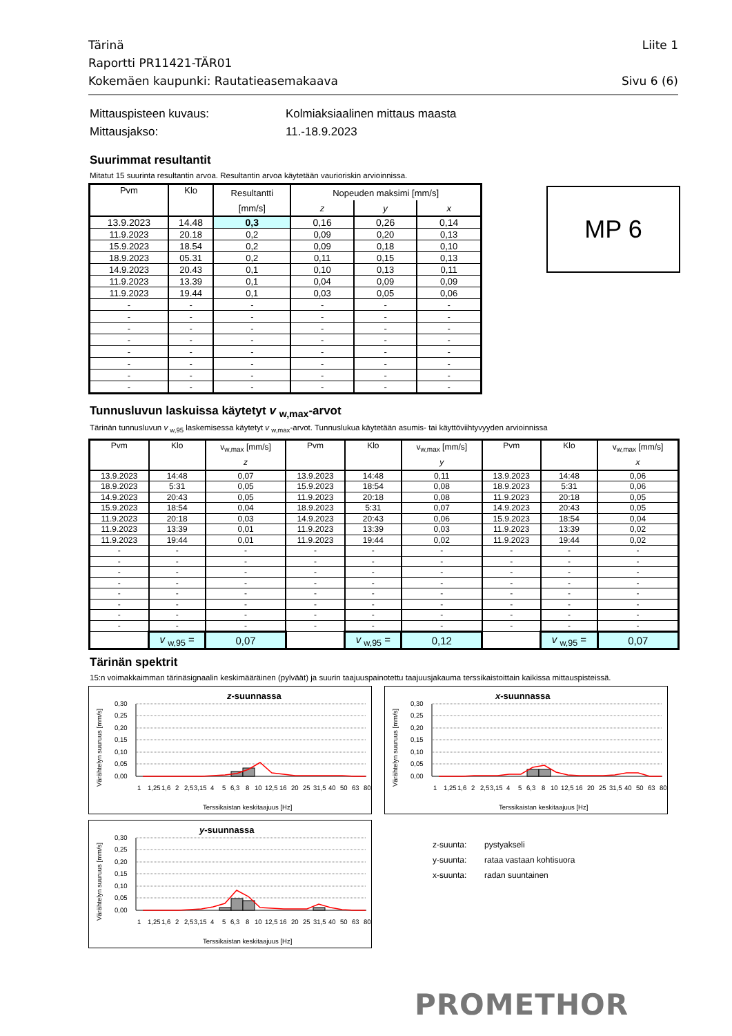Tärinä
Raportti PR11421-TÄR01
Kokemäen kaupunki: Rautatieasemakaava
Liite 1
Sivu 6 (6)
Mittauspisteen kuvaus:
Kolmiaksiaalinen mittaus maasta
Mittausjakso:
11.-18.9.2023
Suurimmat resultantit
Mitatut 15 suurinta resultantin arvoa. Resultantin arvoa käytetään vaurioriskin arvioinnissa.
MP 6
| Pvm | Klo | Resultantti | Nopeuden maksimi [mm/s] | | |
| --- | --- | --- | --- | --- | --- |
| | | [mm/s] | z | y | x |
| 13.9.2023 | 14.48 | 0,3 | 0,16 | 0,26 | 0,14 |
| 11.9.2023 | 20.18 | 0,2 | 0,09 | 0,20 | 0,13 |
| 15.9.2023 | 18.54 | 0,2 | 0,09 | 0,18 | 0,10 |
| 18.9.2023 | 05.31 | 0,2 | 0,11 | 0,15 | 0,13 |
| 14.9.2023 | 20.43 | 0,1 | 0,10 | 0,13 | 0,11 |
| 11.9.2023 | 13.39 | 0,1 | 0,04 | 0,09 | 0,09 |
| 11.9.2023 | 19.44 | 0,1 | 0,03 | 0,05 | 0,06 |
| - | - | - | - | - | - |
| - | - | - | - | - | - |
| - | - | - | - | - | - |
| - | - | - | - | - | - |
| - | - | - | - | - | - |
| - | - | - | - | - | - |
| - | - | - | - | - | - |
| - | - | - | - | - | - |
Tunnusluvun laskuissa käytetyt v <sub>w,max</sub>-arvot
Tärinän tunnusluvun v <sub>w,95</sub> laskemisessa käytetyt v <sub>w,max</sub>-arvot. Tunnuslukua käytetään asumis- tai käyttöviihtyvyyden arvioinnissa
| Pvm | Klo | v<sub>w,max</sub> [mm/s] | Pvm | Klo | v<sub>w,max</sub> [mm/s] | Pvm | Klo | v<sub>w,max</sub> [mm/s] |
| --- | --- | --- | --- | --- | --- | --- | --- | --- |
| | | z | | | y | | | x |
| 13.9.2023 | 14:48 | 0,07 | 13.9.2023 | 14:48 | 0,11 | 13.9.2023 | 14:48 | 0,06 |
| 18.9.2023 | 5:31 | 0,05 | 15.9.2023 | 18:54 | 0,08 | 18.9.2023 | 5:31 | 0,06 |
| 14.9.2023 | 20:43 | 0,05 | 11.9.2023 | 20:18 | 0,08 | 11.9.2023 | 20:18 | 0,05 |
| 15.9.2023 | 18:54 | 0,04 | 18.9.2023 | 5:31 | 0,07 | 14.9.2023 | 20:43 | 0,05 |
| 11.9.2023 | 20:18 | 0,03 | 14.9.2023 | 20:43 | 0,06 | 15.9.2023 | 18:54 | 0,04 |
| 11.9.2023 | 13:39 | 0,01 | 11.9.2023 | 13:39 | 0,03 | 11.9.2023 | 13:39 | 0,02 |
| 11.9.2023 | 19:44 | 0,01 | 11.9.2023 | 19:44 | 0,02 | 11.9.2023 | 19:44 | 0,02 |
| - | - | - | - | - | - | - | - | - |
| - | - | - | - | - | - | - | - | - |
| - | - | - | - | - | - | - | - | - |
| - | - | - | - | - | - | - | - | - |
| - | - | - | - | - | - | - | - | - |
| - | - | - | - | - | - | - | - | - |
| - | - | - | - | - | - | - | - | - |
| - | - | - | - | - | - | - | - | - |
| | v <sub>w,95</sub> = | 0,07 | | v <sub>w,95</sub> = | 0,12 | | v <sub>w,95</sub> = | 0,07 |
Tärinän spektrit
15:n voimakkaimman tärinäsignaalin keskimääräinen (pylväät) ja suurin taajuuspainotettu taajuusjakauma terssikaistoittain kaikissa mittauspisteissä.
z-suunnassa
Värähtelyn suuruus [mm/s]
0,30
0,25
0,20
0,15
0,10
0,05
0,00
Terssikaistan keskitaajuus [Hz]
1
1,25
1,6
2
2,5
3,15
4
5
6,3
8
10
12,5
16
20
25
31,5
40
50
63
80
x-suunnassa
Värähtelyn suuruus [mm/s]
0,30
0,25
0,20
0,15
0,10
0,05
0,00
Terssikaistan keskitaajuus [Hz]
1
1,25
1,6
2
2,5
3,15
4
5
6,3
8
10
12,5
16
20
25
31,5
40
50
63
80
y-suunnassa
Värähtelyn suuruus [mm/s]
0,30
0,25
0,20
0,15
0,10
0,05
0,00
Terssikaistan keskitaajuus [Hz]
1
1,25
1,6
2
2,5
3,15
4
5
6,3
8
10
12,5
16
20
25
31,5
40
50
63
80
z-suunta:
pystyakseli
y-suunta:
rataa vastaan kohtisuora
x-suunta:
radan suuntainen
PROMETHOR